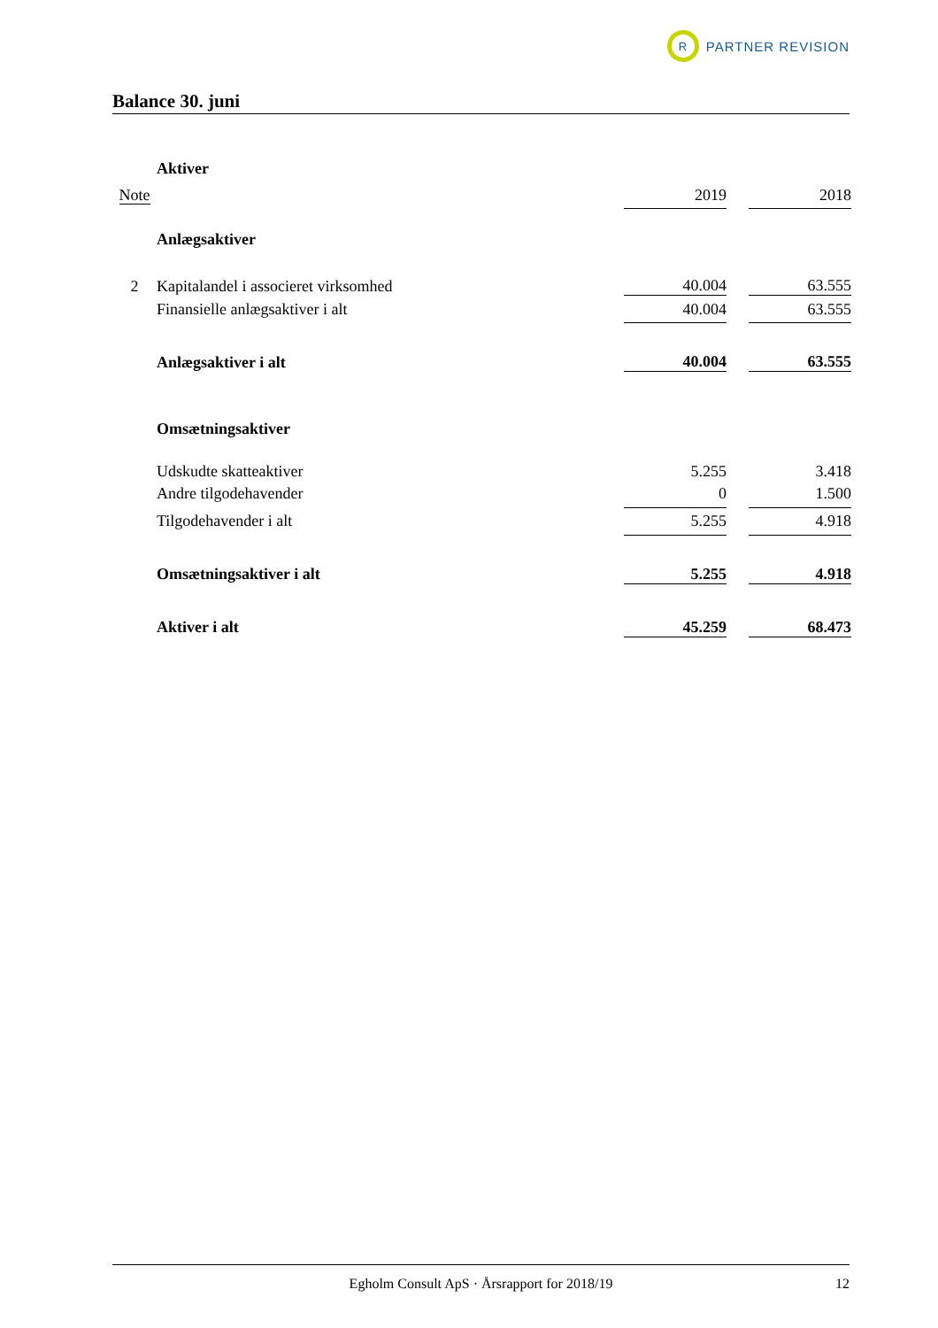R
PARTNER REVISION
Balance 30. juni
| | Aktiver | | | |
| Note | | 2019 | | 2018 |
| | Anlægsaktiver | | | |
| 2 | Kapitalandel i associeret virksomhed | 40.004 | | 63.555 |
| | Finansielle anlægsaktiver i alt | 40.004 | | 63.555 |
| | Anlægsaktiver i alt | 40.004 | | 63.555 |
| | Omsætningsaktiver | | | |
| | Udskudte skatteaktiver | 5.255 | | 3.418 |
| | Andre tilgodehavender | 0 | | 1.500 |
| | Tilgodehavender i alt | 5.255 | | 4.918 |
| | Omsætningsaktiver i alt | 5.255 | | 4.918 |
| | Aktiver i alt | 45.259 | | 68.473 |
Egholm Consult ApS · Årsrapport for 2018/19 12